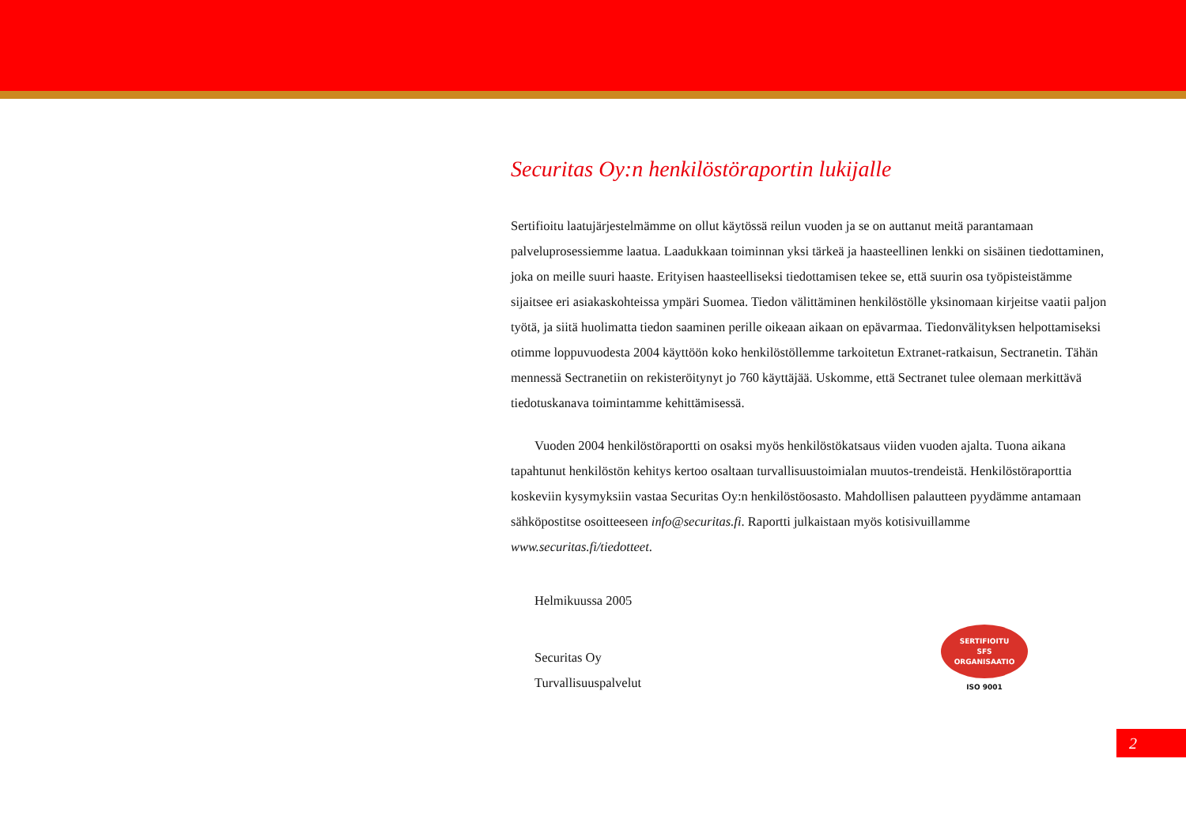Securitas Oy:n henkilöstöraportin lukijalle
Sertifioitu laatujärjestelmämme on ollut käytössä reilun vuoden ja se on auttanut meitä parantamaan palveluprosessiemme laatua. Laadukkaan toiminnan yksi tärkeä ja haasteellinen lenkki on sisäinen tiedottaminen, joka on meille suuri haaste. Erityisen haasteelliseksi tiedottamisen tekee se, että suurin osa työpisteistämme sijaitsee eri asiakaskohteissa ympäri Suomea. Tiedon välittäminen henkilöstölle yksinomaan kirjeitse vaatii paljon työtä, ja siitä huolimatta tiedon saaminen perille oikeaan aikaan on epävarmaa. Tiedonvälityksen helpottamiseksi otimme loppuvuodesta 2004 käyttöön koko henkilöstöllemme tarkoitetun Extranet-ratkaisun, Sectranetin. Tähän mennessä Sectranetiin on rekisteröitynyt jo 760 käyttäjää. Uskomme, että Sectranet tulee olemaan merkittävä tiedotuskanava toimintamme kehittämisessä.
Vuoden 2004 henkilöstöraportti on osaksi myös henkilöstökatsaus viiden vuoden ajalta. Tuona aikana tapahtunut henkilöstön kehitys kertoo osaltaan turvallisuustoimialan muutos-trendeistä. Henkilöstöraporttia koskeviin kysymyksiin vastaa Securitas Oy:n henkilöstöosasto. Mahdollisen palautteen pyydämme antamaan sähköpostitse osoitteeseen info@securitas.fi. Raportti julkaistaan myös kotisivuillamme www.securitas.fi/tiedotteet.
Helmikuussa 2005
Securitas Oy
Turvallisuuspalvelut
SERTIFIOITU
SFS
ORGANISAATIO
ISO 9001
2